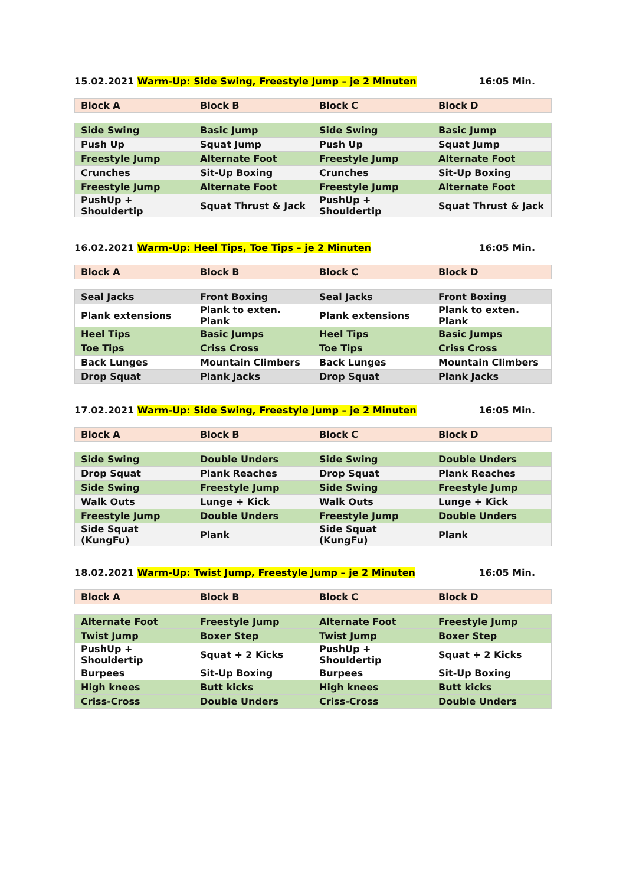15.02.2021 Warm-Up: Side Swing, Freestyle Jump – je 2 Minuten 16:05 Min.
| Block A | Block B | Block C | Block D |
| --- | --- | --- | --- |
| Side Swing | Basic Jump | Side Swing | Basic Jump |
| Push Up | Squat Jump | Push Up | Squat Jump |
| Freestyle Jump | Alternate Foot | Freestyle Jump | Alternate Foot |
| Crunches | Sit-Up Boxing | Crunches | Sit-Up Boxing |
| Freestyle Jump | Alternate Foot | Freestyle Jump | Alternate Foot |
| PushUp + Shouldertip | Squat Thrust & Jack | PushUp + Shouldertip | Squat Thrust & Jack |
16.02.2021 Warm-Up: Heel Tips, Toe Tips – je 2 Minuten 16:05 Min.
| Block A | Block B | Block C | Block D |
| --- | --- | --- | --- |
| Seal Jacks | Front Boxing | Seal Jacks | Front Boxing |
| Plank extensions | Plank to exten. Plank | Plank extensions | Plank to exten. Plank |
| Heel Tips | Basic Jumps | Heel Tips | Basic Jumps |
| Toe Tips | Criss Cross | Toe Tips | Criss Cross |
| Back Lunges | Mountain Climbers | Back Lunges | Mountain Climbers |
| Drop Squat | Plank Jacks | Drop Squat | Plank Jacks |
17.02.2021 Warm-Up: Side Swing, Freestyle Jump – je 2 Minuten 16:05 Min.
| Block A | Block B | Block C | Block D |
| --- | --- | --- | --- |
| Side Swing | Double Unders | Side Swing | Double Unders |
| Drop Squat | Plank Reaches | Drop Squat | Plank Reaches |
| Side Swing | Freestyle Jump | Side Swing | Freestyle Jump |
| Walk Outs | Lunge + Kick | Walk Outs | Lunge + Kick |
| Freestyle Jump | Double Unders | Freestyle Jump | Double Unders |
| Side Squat (KungFu) | Plank | Side Squat (KungFu) | Plank |
18.02.2021 Warm-Up: Twist Jump, Freestyle Jump – je 2 Minuten 16:05 Min.
| Block A | Block B | Block C | Block D |
| --- | --- | --- | --- |
| Alternate Foot | Freestyle Jump | Alternate Foot | Freestyle Jump |
| Twist Jump | Boxer Step | Twist Jump | Boxer Step |
| PushUp + Shouldertip | Squat + 2 Kicks | PushUp + Shouldertip | Squat + 2 Kicks |
| Burpees | Sit-Up Boxing | Burpees | Sit-Up Boxing |
| High knees | Butt kicks | High knees | Butt kicks |
| Criss-Cross | Double Unders | Criss-Cross | Double Unders |